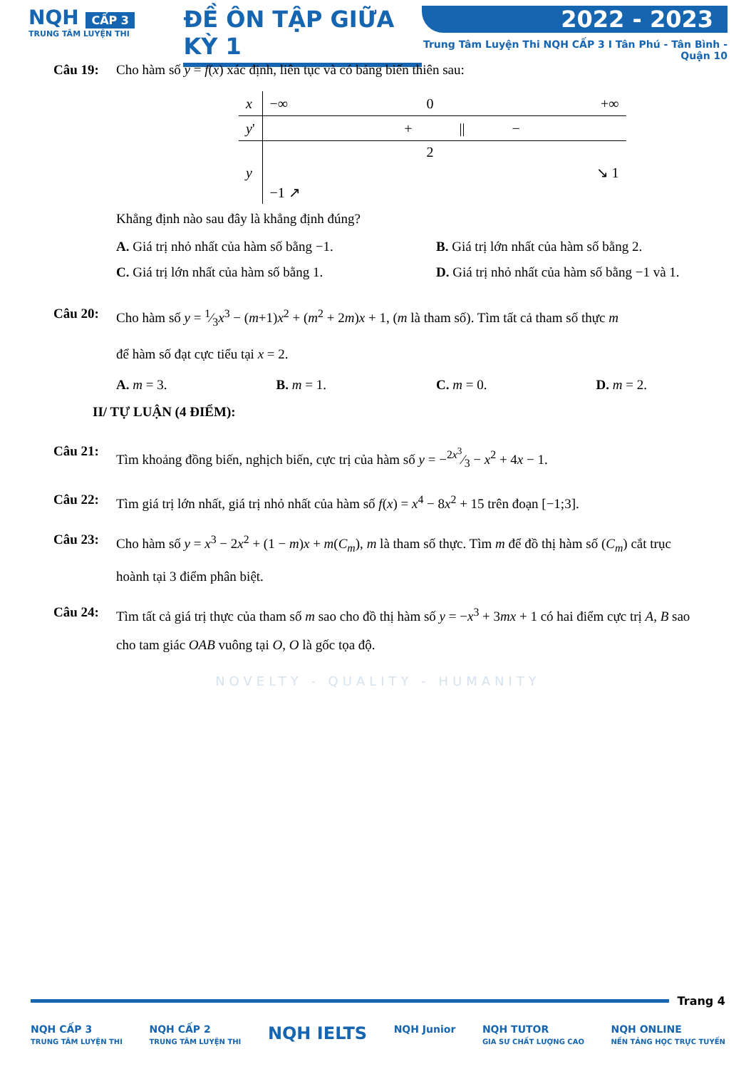NQH CẤP 3
TRUNG TÂM LUYỆN THI
ĐỀ ÔN TẬP GIỮA KỲ 1 2022 - 2023
Trung Tâm Luyện Thi NQH CẤP 3 I Tân Phú - Tân Bình - Quận 10
Câu 19: Cho hàm số y = f(x) xác định, liên tục và có bảng biến thiên sau:
| x | −∞ | 0 | +∞ |
| y ' | + | // | − |
| y | −1 ↗ | 2 | ↘ 1 |
Khẳng định nào sau đây là khẳng định đúng?
A. Giá trị nhỏ nhất của hàm số bằng −1.
B. Giá trị lớn nhất của hàm số bằng 2.
C. Giá trị lớn nhất của hàm số bằng 1.
D. Giá trị nhỏ nhất của hàm số bằng −1 và 1.
Câu 20: Cho hàm số y = 1⁄3x<sup>3</sup> − (m+1)x<sup>2</sup> + (m<sup>2</sup> + 2m)x + 1, (m là tham số). Tìm tất cả tham số thực m
để hàm số đạt cực tiểu tại x = 2.
A. m = 3. B. m = 1. C. m = 0. D. m = 2.
II/ TỰ LUẬN (4 ĐIỂM):
Câu 21: Tìm khoảng đồng biến, nghịch biến, cực trị của hàm số y = −2x<sup>3</sup>⁄3 − x<sup>2</sup> + 4x − 1.
Câu 22: Tìm giá trị lớn nhất, giá trị nhỏ nhất của hàm số f(x) = x<sup>4</sup> − 8x<sup>2</sup> + 15 trên đoạn [−1;3].
Câu 23: Cho hàm số y = x<sup>3</sup> − 2x<sup>2</sup> + (1 − m)x + m(C<sub>m</sub>), m là tham số thực. Tìm m để đồ thị hàm số (C<sub>m</sub>) cắt trục hoành tại 3 điểm phân biệt.
Câu 24: Tìm tất cả giá trị thực của tham số m sao cho đồ thị hàm số y = −x<sup>3</sup> + 3mx + 1 có hai điểm cực trị A, B sao cho tam giác OAB vuông tại O, O là gốc tọa độ.
NOVELTY - QUALITY - HUMANITY
Trang 4
NQH CẤP 3
TRUNG TÂM LUYỆN THI
NQH CẤP 2
TRUNG TÂM LUYỆN THI
NQH IELTS
NQH Junior NQH TUTOR
GIA SƯ CHẤT LƯỢNG CAO
NQH ONLINE
NỀN TẢNG HỌC TRỰC TUYẾN